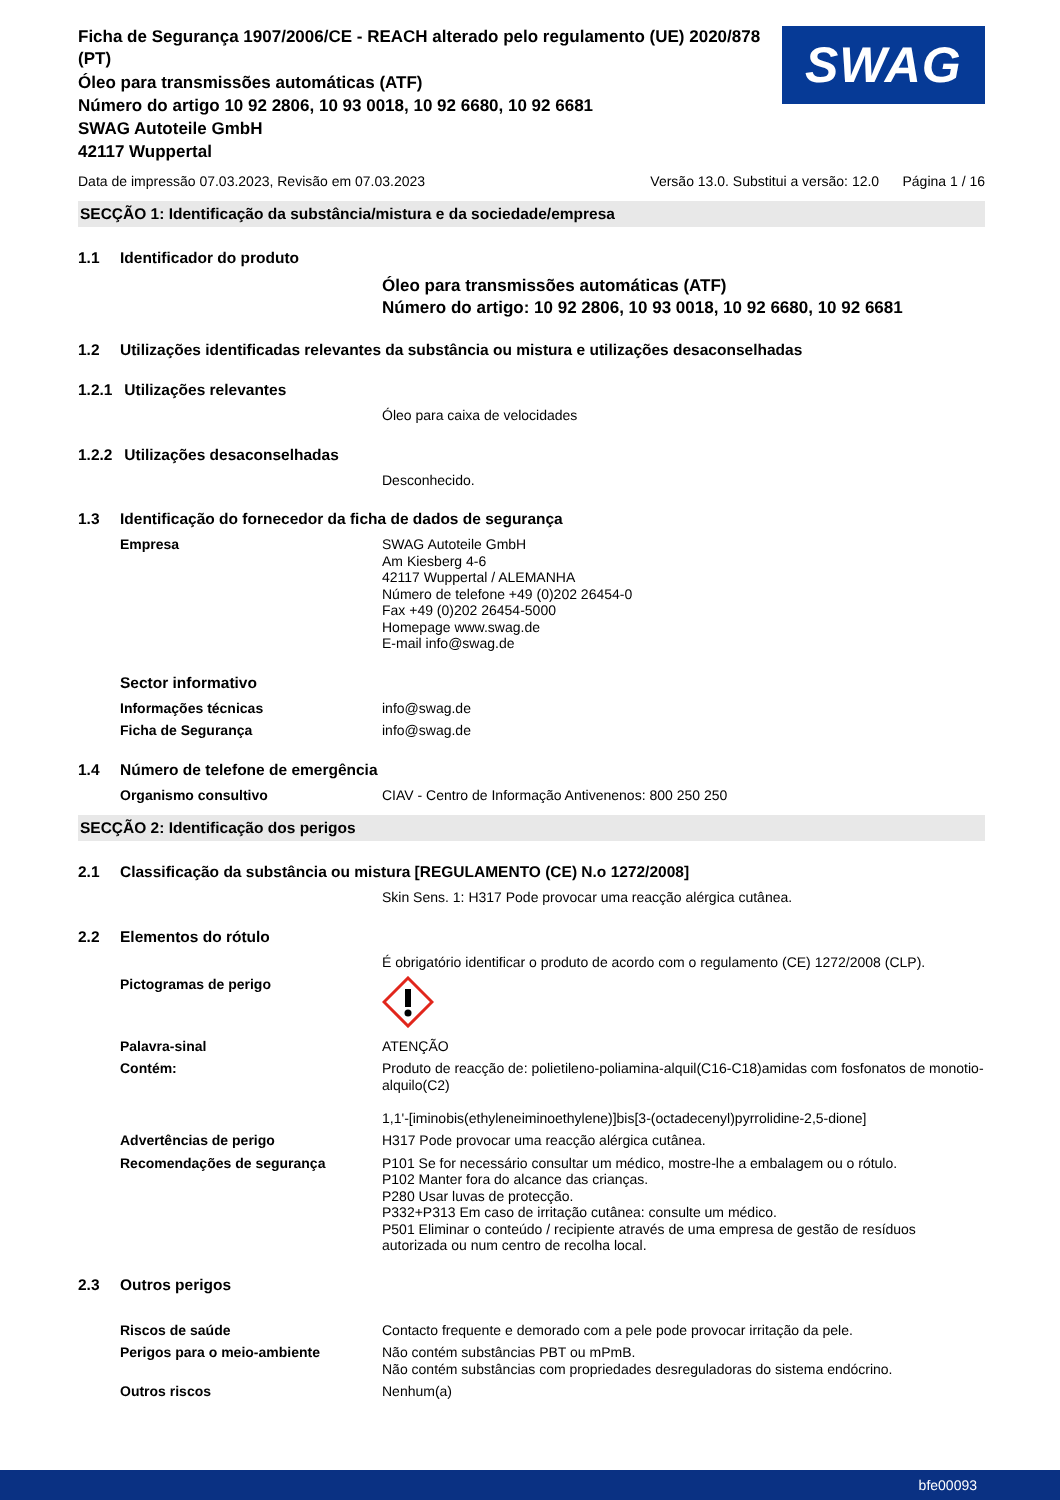Ficha de Segurança 1907/2006/CE - REACH alterado pelo regulamento (UE) 2020/878 (PT)
Óleo para transmissões automáticas (ATF)
Número do artigo 10 92 2806, 10 93 0018, 10 92 6680, 10 92 6681
SWAG Autoteile GmbH
42117 Wuppertal
SWAG
Data de impressão 07.03.2023, Revisão em 07.03.2023 Versão 13.0. Substitui a versão: 12.0 Página 1 / 16
SECÇÃO 1: Identificação da substância/mistura e da sociedade/empresa
1.1 Identificador do produto
Óleo para transmissões automáticas (ATF)
Número do artigo: 10 92 2806, 10 93 0018, 10 92 6680, 10 92 6681
1.2 Utilizações identificadas relevantes da substância ou mistura e utilizações desaconselhadas
1.2.1 Utilizações relevantes
Óleo para caixa de velocidades
1.2.2 Utilizações desaconselhadas
Desconhecido.
1.3 Identificação do fornecedor da ficha de dados de segurança
Empresa
SWAG Autoteile GmbH
Am Kiesberg 4-6
42117 Wuppertal / ALEMANHA
Número de telefone +49 (0)202 26454-0
Fax +49 (0)202 26454-5000
Homepage www.swag.de
E-mail info@swag.de
Sector informativo
Informações técnicas
info@swag.de
Ficha de Segurança
info@swag.de
1.4 Número de telefone de emergência
Organismo consultivo
CIAV - Centro de Informação Antivenenos: 800 250 250
SECÇÃO 2: Identificação dos perigos
2.1 Classificação da substância ou mistura [REGULAMENTO (CE) N.o 1272/2008]
Skin Sens. 1: H317 Pode provocar uma reacção alérgica cutânea.
2.2 Elementos do rótulo
É obrigatório identificar o produto de acordo com o regulamento (CE) 1272/2008 (CLP).
Pictogramas de perigo
Palavra-sinal
ATENÇÃO
Contém:
Produto de reacção de: polietileno-poliamina-alquil(C16-C18)amidas com fosfonatos de monotio-alquilo(C2)
1,1'-[iminobis(ethyleneiminoethylene)]bis[3-(octadecenyl)pyrrolidine-2,5-dione]
Advertências de perigo
H317 Pode provocar uma reacção alérgica cutânea.
Recomendações de segurança
P101 Se for necessário consultar um médico, mostre-lhe a embalagem ou o rótulo.
P102 Manter fora do alcance das crianças.
P280 Usar luvas de protecção.
P332+P313 Em caso de irritação cutânea: consulte um médico.
P501 Eliminar o conteúdo / recipiente através de uma empresa de gestão de resíduos autorizada ou num centro de recolha local.
2.3 Outros perigos
Riscos de saúde
Contacto frequente e demorado com a pele pode provocar irritação da pele.
Perigos para o meio-ambiente
Não contém substâncias PBT ou mPmB.
Não contém substâncias com propriedades desreguladoras do sistema endócrino.
Outros riscos
Nenhum(a)
bfe00093